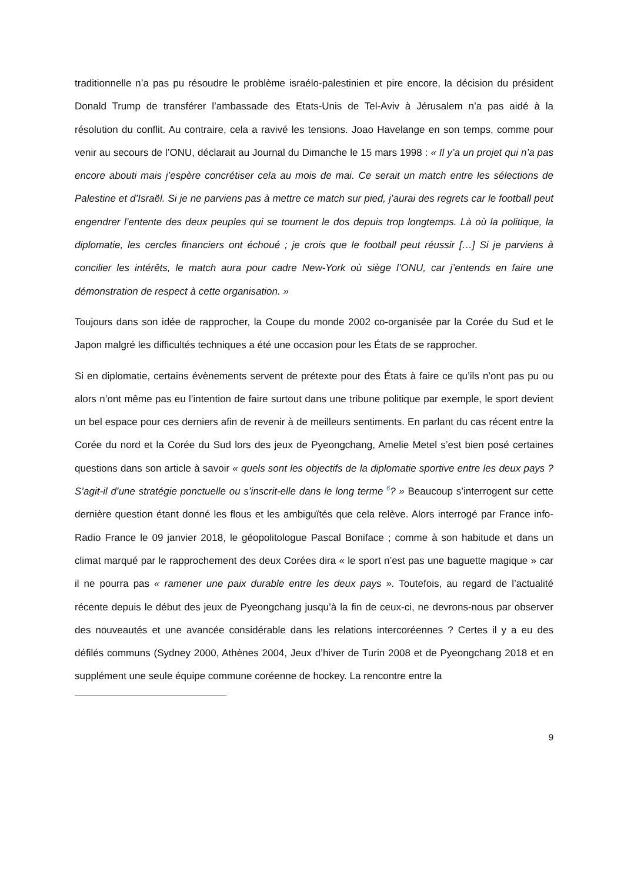traditionnelle n’a pas pu résoudre le problème israélo-palestinien et pire encore, la décision du président Donald Trump de transférer l’ambassade des Etats-Unis de Tel-Aviv à Jérusalem n’a pas aidé à la résolution du conflit. Au contraire, cela a ravivé les tensions. Joao Havelange en son temps, comme pour venir au secours de l’ONU, déclarait au Journal du Dimanche le 15 mars 1998 : « Il y’a un projet qui n’a pas encore abouti mais j’espère concrétiser cela au mois de mai. Ce serait un match entre les sélections de Palestine et d’Israël. Si je ne parviens pas à mettre ce match sur pied, j’aurai des regrets car le football peut engendrer l’entente des deux peuples qui se tournent le dos depuis trop longtemps. Là où la politique, la diplomatie, les cercles financiers ont échoué ; je crois que le football peut réussir […] Si je parviens à concilier les intérêts, le match aura pour cadre New-York où siège l’ONU, car j’entends en faire une démonstration de respect à cette organisation. »
Toujours dans son idée de rapprocher, la Coupe du monde 2002 co-organisée par la Corée du Sud et le Japon malgré les difficultés techniques a été une occasion pour les États de se rapprocher.
Si en diplomatie, certains évènements servent de prétexte pour des États à faire ce qu’ils n’ont pas pu ou alors n’ont même pas eu l’intention de faire surtout dans une tribune politique par exemple, le sport devient un bel espace pour ces derniers afin de revenir à de meilleurs sentiments. En parlant du cas récent entre la Corée du nord et la Corée du Sud lors des jeux de Pyeongchang, Amelie Metel s’est bien posé certaines questions dans son article à savoir « quels sont les objectifs de la diplomatie sportive entre les deux pays ? S’agit-il d’une stratégie ponctuelle ou s’inscrit-elle dans le long terme <sup>6</sup>? » Beaucoup s’interrogent sur cette dernière question étant donné les flous et les ambiguïtés que cela relève. Alors interrogé par France info-Radio France le 09 janvier 2018, le géopolitologue Pascal Boniface ; comme à son habitude et dans un climat marqué par le rapprochement des deux Corées dira « le sport n’est pas une baguette magique » car il ne pourra pas « ramener une paix durable entre les deux pays ». Toutefois, au regard de l’actualité récente depuis le début des jeux de Pyeongchang jusqu’à la fin de ceux-ci, ne devrons-nous par observer des nouveautés et une avancée considérable dans les relations intercoréennes ? Certes il y a eu des défilés communs (Sydney 2000, Athènes 2004, Jeux d’hiver de Turin 2008 et de Pyeongchang 2018 et en supplément une seule équipe commune coréenne de hockey. La rencontre entre la
9